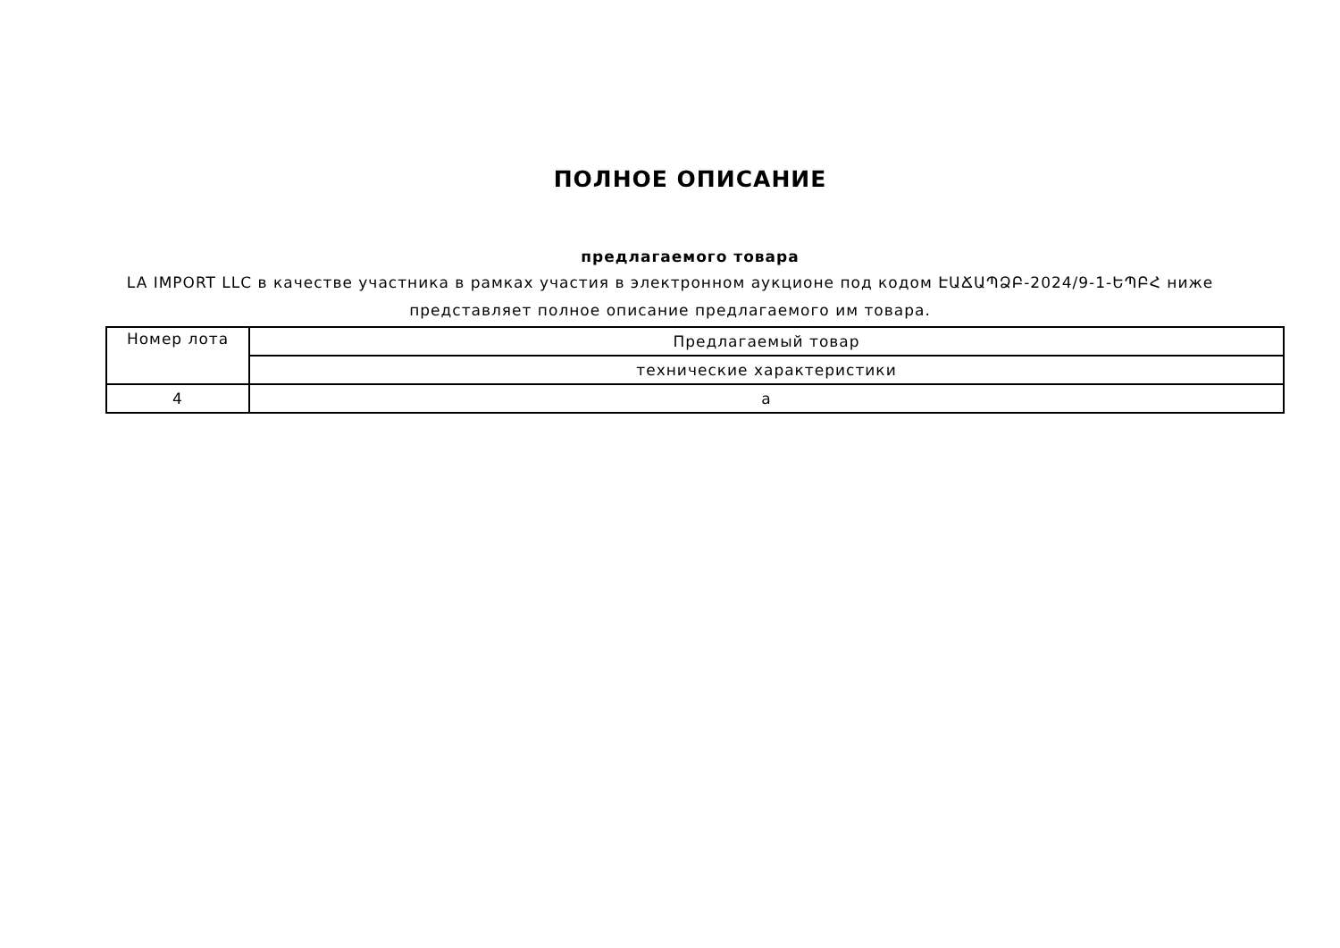ПОЛНОЕ ОПИСАНИЕ
предлагаемого товара
LA IMPORT LLC в качестве участника в рамках участия в электронном аукционе под кодом ԷԱՃԱՊՁԲ-2024/9-1-ԵՊԲՀ ниже представляет полное описание предлагаемого им товара.
| Номер лота | Предлагаемый товар |
| | технические характеристики |
| 4 | a |